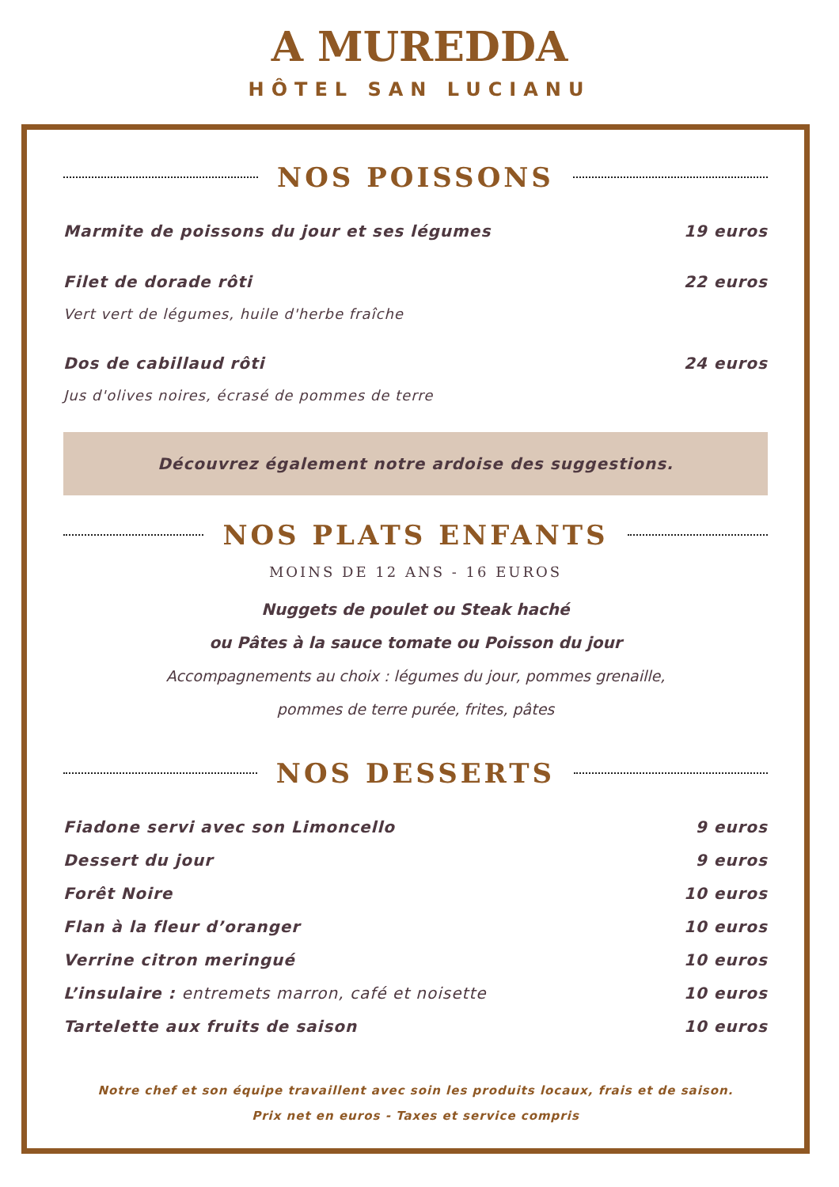A MUREDDA
HÔTEL SAN LUCIANU
NOS POISSONS
Marmite de poissons du jour et ses légumes 19 euros
Filet de dorade rôti 22 euros
Vert vert de légumes, huile d'herbe fraîche
Dos de cabillaud rôti 24 euros
Jus d'olives noires, écrasé de pommes de terre
Découvrez également notre ardoise des suggestions.
NOS PLATS ENFANTS
MOINS DE 12 ANS - 16 EUROS
Nuggets de poulet ou Steak haché
ou Pâtes à la sauce tomate ou Poisson du jour
Accompagnements au choix : légumes du jour, pommes grenaille,
pommes de terre purée, frites, pâtes
NOS DESSERTS
Fiadone servi avec son Limoncello 9 euros
Dessert du jour 9 euros
Forêt Noire 10 euros
Flan à la fleur d’oranger 10 euros
Verrine citron meringué 10 euros
L’insulaire : entremets marron, café et noisette 10 euros
Tartelette aux fruits de saison 10 euros
Notre chef et son équipe travaillent avec soin les produits locaux, frais et de saison.
Prix net en euros - Taxes et service compris